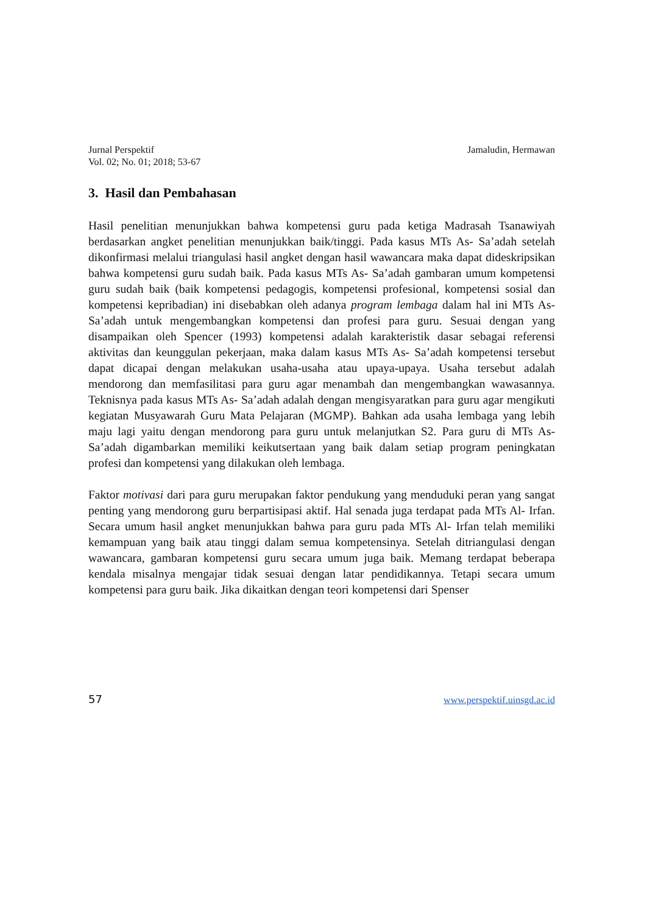Jurnal Perspektif
Vol. 02; No. 01; 2018; 53-67
Jamaludin, Hermawan
3. Hasil dan Pembahasan
Hasil penelitian menunjukkan bahwa kompetensi guru pada ketiga Madrasah Tsanawiyah berdasarkan angket penelitian menunjukkan baik/tinggi. Pada kasus MTs As- Sa’adah setelah dikonfirmasi melalui triangulasi hasil angket dengan hasil wawancara maka dapat dideskripsikan bahwa kompetensi guru sudah baik. Pada kasus MTs As- Sa’adah gambaran umum kompetensi guru sudah baik (baik kompetensi pedagogis, kompetensi profesional, kompetensi sosial dan kompetensi kepribadian) ini disebabkan oleh adanya program lembaga dalam hal ini MTs As-Sa’adah untuk mengembangkan kompetensi dan profesi para guru. Sesuai dengan yang disampaikan oleh Spencer (1993) kompetensi adalah karakteristik dasar sebagai referensi aktivitas dan keunggulan pekerjaan, maka dalam kasus MTs As- Sa’adah kompetensi tersebut dapat dicapai dengan melakukan usaha-usaha atau upaya-upaya. Usaha tersebut adalah mendorong dan memfasilitasi para guru agar menambah dan mengembangkan wawasannya. Teknisnya pada kasus MTs As- Sa’adah adalah dengan mengisyaratkan para guru agar mengikuti kegiatan Musyawarah Guru Mata Pelajaran (MGMP). Bahkan ada usaha lembaga yang lebih maju lagi yaitu dengan mendorong para guru untuk melanjutkan S2. Para guru di MTs As- Sa’adah digambarkan memiliki keikutsertaan yang baik dalam setiap program peningkatan profesi dan kompetensi yang dilakukan oleh lembaga.
Faktor motivasi dari para guru merupakan faktor pendukung yang menduduki peran yang sangat penting yang mendorong guru berpartisipasi aktif. Hal senada juga terdapat pada MTs Al- Irfan. Secara umum hasil angket menunjukkan bahwa para guru pada MTs Al- Irfan telah memiliki kemampuan yang baik atau tinggi dalam semua kompetensinya. Setelah ditriangulasi dengan wawancara, gambaran kompetensi guru secara umum juga baik. Memang terdapat beberapa kendala misalnya mengajar tidak sesuai dengan latar pendidikannya. Tetapi secara umum kompetensi para guru baik. Jika dikaitkan dengan teori kompetensi dari Spenser
57 www.perspektif.uinsgd.ac.id